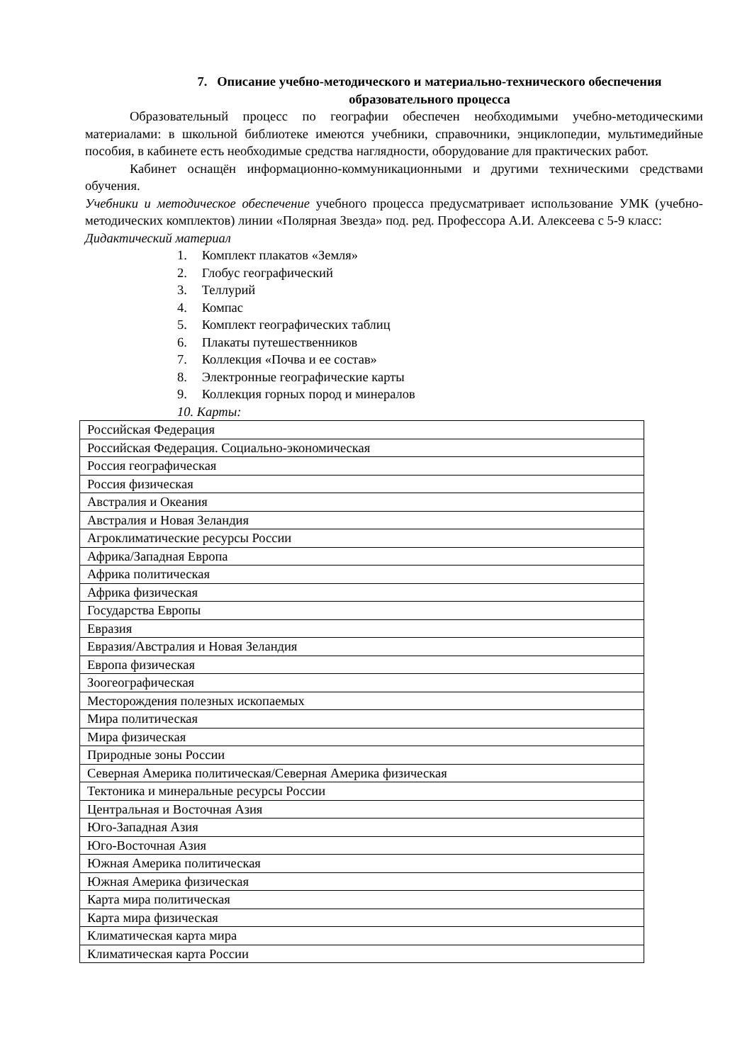7. Описание учебно-методического и материально-технического обеспечения образовательного процесса
Образовательный процесс по географии обеспечен необходимыми учебно-методическими материалами: в школьной библиотеке имеются учебники, справочники, энциклопедии, мультимедийные пособия, в кабинете есть необходимые средства наглядности, оборудование для практических работ.
Кабинет оснащён информационно-коммуникационными и другими техническими средствами обучения.
Учебники и методическое обеспечение учебного процесса предусматривает использование УМК (учебно-методических комплектов) линии «Полярная Звезда» под. ред. Профессора А.И. Алексеева с 5-9 класс:
Дидактический материал
1. Комплект плакатов «Земля»
2. Глобус географический
3. Теллурий
4. Компас
5. Комплект географических таблиц
6. Плакаты путешественников
7. Коллекция «Почва и ее состав»
8. Электронные географические карты
9. Коллекция горных пород и минералов
10. Карты:
| Российская Федерация |
| Российская Федерация. Социально-экономическая |
| Россия географическая |
| Россия физическая |
| Австралия и Океания |
| Австралия и Новая Зеландия |
| Агроклиматические ресурсы России |
| Африка/Западная Европа |
| Африка политическая |
| Африка физическая |
| Государства Европы |
| Евразия |
| Евразия/Австралия и Новая Зеландия |
| Европа физическая |
| Зоогеографическая |
| Месторождения полезных ископаемых |
| Мира политическая |
| Мира физическая |
| Природные зоны России |
| Северная Америка политическая/Северная Америка физическая |
| Тектоника и минеральные ресурсы России |
| Центральная и Восточная Азия |
| Юго-Западная Азия |
| Юго-Восточная Азия |
| Южная Америка политическая |
| Южная Америка физическая |
| Карта мира политическая |
| Карта мира физическая |
| Климатическая карта мира |
| Климатическая карта России |